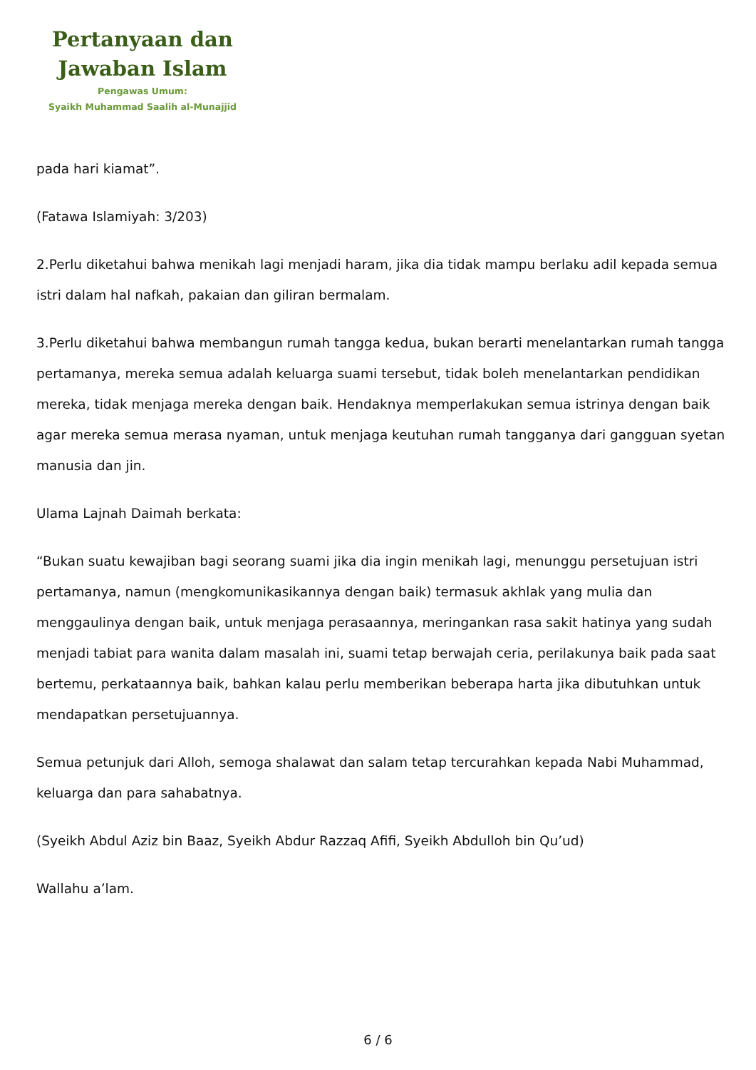Pertanyaan dan
Jawaban Islam
Pengawas Umum:
Syaikh Muhammad Saalih al-Munajjid
pada hari kiamat”.
(Fatawa Islamiyah: 3/203)
2.Perlu diketahui bahwa menikah lagi menjadi haram, jika dia tidak mampu berlaku adil kepada semua istri dalam hal nafkah, pakaian dan giliran bermalam.
3.Perlu diketahui bahwa membangun rumah tangga kedua, bukan berarti menelantarkan rumah tangga pertamanya, mereka semua adalah keluarga suami tersebut, tidak boleh menelantarkan pendidikan mereka, tidak menjaga mereka dengan baik. Hendaknya memperlakukan semua istrinya dengan baik agar mereka semua merasa nyaman, untuk menjaga keutuhan rumah tangganya dari gangguan syetan manusia dan jin.
Ulama Lajnah Daimah berkata:
“Bukan suatu kewajiban bagi seorang suami jika dia ingin menikah lagi, menunggu persetujuan istri pertamanya, namun (mengkomunikasikannya dengan baik) termasuk akhlak yang mulia dan menggaulinya dengan baik, untuk menjaga perasaannya, meringankan rasa sakit hatinya yang sudah menjadi tabiat para wanita dalam masalah ini, suami tetap berwajah ceria, perilakunya baik pada saat bertemu, perkataannya baik, bahkan kalau perlu memberikan beberapa harta jika dibutuhkan untuk mendapatkan persetujuannya.
Semua petunjuk dari Alloh, semoga shalawat dan salam tetap tercurahkan kepada Nabi Muhammad, keluarga dan para sahabatnya.
(Syeikh Abdul Aziz bin Baaz, Syeikh Abdur Razzaq Afifi, Syeikh Abdulloh bin Qu’ud)
Wallahu a’lam.
6 / 6